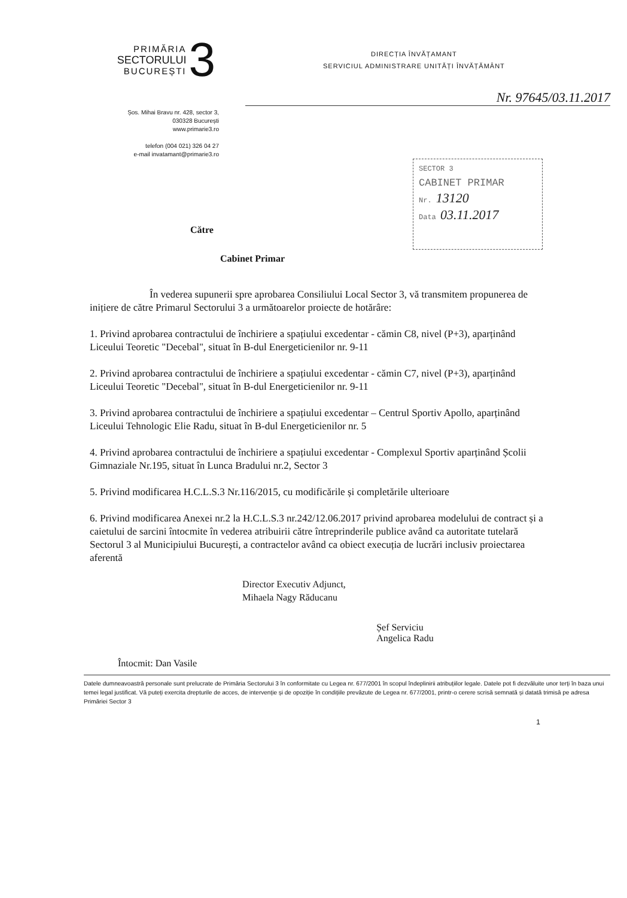PRIMĂRIA
SECTORULUI
BUCUREȘTI
3
DIRECȚIA ÎNVĂȚAMANT
SERVICIUL ADMINISTRARE UNITĂȚI ÎNVĂȚĂMÂNT
Nr. 97645/03.11.2017
Șos. Mihai Bravu nr. 428, sector 3,
030328 București
www.primarie3.ro
telefon (004 021) 326 04 27
e-mail invatamant@primarie3.ro
SECTOR 3
CABINET PRIMAR
Nr. 13120
Data 03.11.2017
Către
Cabinet Primar
În vederea supunerii spre aprobarea Consiliului Local Sector 3, vă transmitem propunerea de inițiere de către Primarul Sectorului 3 a următoarelor proiecte de hotărâre:
1. Privind aprobarea contractului de închiriere a spațiului excedentar - cămin C8, nivel (P+3), aparținând Liceului Teoretic "Decebal", situat în B-dul Energeticienilor nr. 9-11
2. Privind aprobarea contractului de închiriere a spațiului excedentar - cămin C7, nivel (P+3), aparținând Liceului Teoretic "Decebal", situat în B-dul Energeticienilor nr. 9-11
3. Privind aprobarea contractului de închiriere a spațiului excedentar – Centrul Sportiv Apollo, aparținând Liceului Tehnologic Elie Radu, situat în B-dul Energeticienilor nr. 5
4. Privind aprobarea contractului de închiriere a spațiului excedentar - Complexul Sportiv aparținând Școlii Gimnaziale Nr.195, situat în Lunca Bradului nr.2, Sector 3
5. Privind modificarea H.C.L.S.3 Nr.116/2015, cu modificările și completările ulterioare
6. Privind modificarea Anexei nr.2 la H.C.L.S.3 nr.242/12.06.2017 privind aprobarea modelului de contract și a caietului de sarcini întocmite în vederea atribuirii către întreprinderile publice având ca autoritate tutelară Sectorul 3 al Municipiului București, a contractelor având ca obiect execuția de lucrări inclusiv proiectarea aferentă
Director Executiv Adjunct,
Mihaela Nagy Răducanu
Întocmit: Dan Vasile
Șef Serviciu
Angelica Radu
Datele dumneavoastră personale sunt prelucrate de Primăria Sectorului 3 în conformitate cu Legea nr. 677/2001 în scopul îndeplinirii atribuțiilor legale. Datele pot fi dezvăluite unor terți în baza unui temei legal justificat. Vă puteți exercita drepturile de acces, de intervenție și de opoziție în condițiile prevăzute de Legea nr. 677/2001, printr-o cerere scrisă semnată și datată trimisă pe adresa Primăriei Sector 3
1